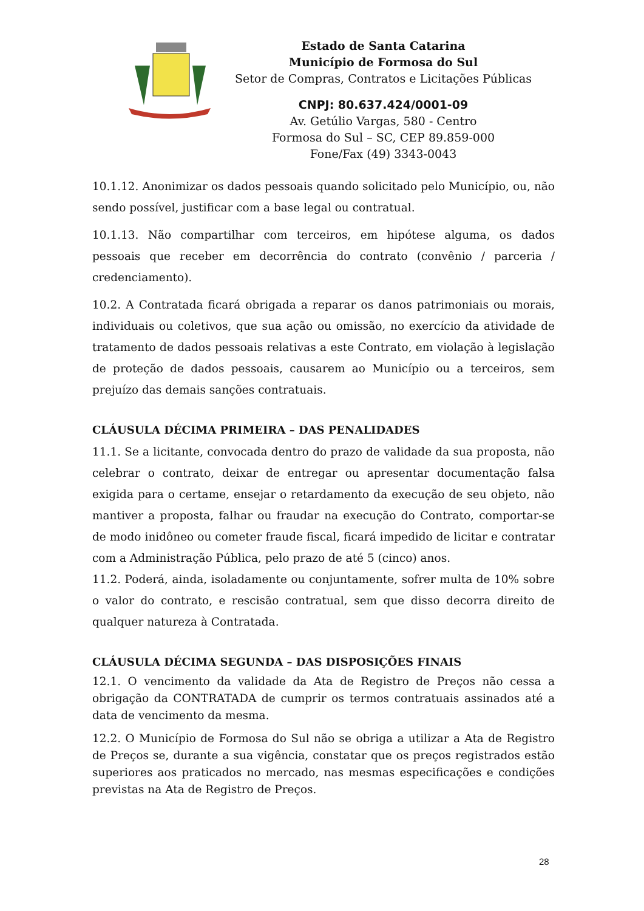Estado de Santa Catarina
Município de Formosa do Sul
Setor de Compras, Contratos e Licitações Públicas
CNPJ: 80.637.424/0001-09
Av. Getúlio Vargas, 580 - Centro
Formosa do Sul – SC, CEP 89.859-000
Fone/Fax (49) 3343-0043
10.1.12. Anonimizar os dados pessoais quando solicitado pelo Município, ou, não sendo possível, justificar com a base legal ou contratual.
10.1.13. Não compartilhar com terceiros, em hipótese alguma, os dados pessoais que receber em decorrência do contrato (convênio / parceria / credenciamento).
10.2. A Contratada ficará obrigada a reparar os danos patrimoniais ou morais, individuais ou coletivos, que sua ação ou omissão, no exercício da atividade de tratamento de dados pessoais relativas a este Contrato, em violação à legislação de proteção de dados pessoais, causarem ao Município ou a terceiros, sem prejuízo das demais sanções contratuais.
CLÁUSULA DÉCIMA PRIMEIRA – DAS PENALIDADES
11.1. Se a licitante, convocada dentro do prazo de validade da sua proposta, não celebrar o contrato, deixar de entregar ou apresentar documentação falsa exigida para o certame, ensejar o retardamento da execução de seu objeto, não mantiver a proposta, falhar ou fraudar na execução do Contrato, comportar-se de modo inidôneo ou cometer fraude fiscal, ficará impedido de licitar e contratar com a Administração Pública, pelo prazo de até 5 (cinco) anos.
11.2. Poderá, ainda, isoladamente ou conjuntamente, sofrer multa de 10% sobre o valor do contrato, e rescisão contratual, sem que disso decorra direito de qualquer natureza à Contratada.
CLÁUSULA DÉCIMA SEGUNDA – DAS DISPOSIÇÕES FINAIS
12.1. O vencimento da validade da Ata de Registro de Preços não cessa a obrigação da CONTRATADA de cumprir os termos contratuais assinados até a data de vencimento da mesma.
12.2. O Município de Formosa do Sul não se obriga a utilizar a Ata de Registro de Preços se, durante a sua vigência, constatar que os preços registrados estão superiores aos praticados no mercado, nas mesmas especificações e condições previstas na Ata de Registro de Preços.
28